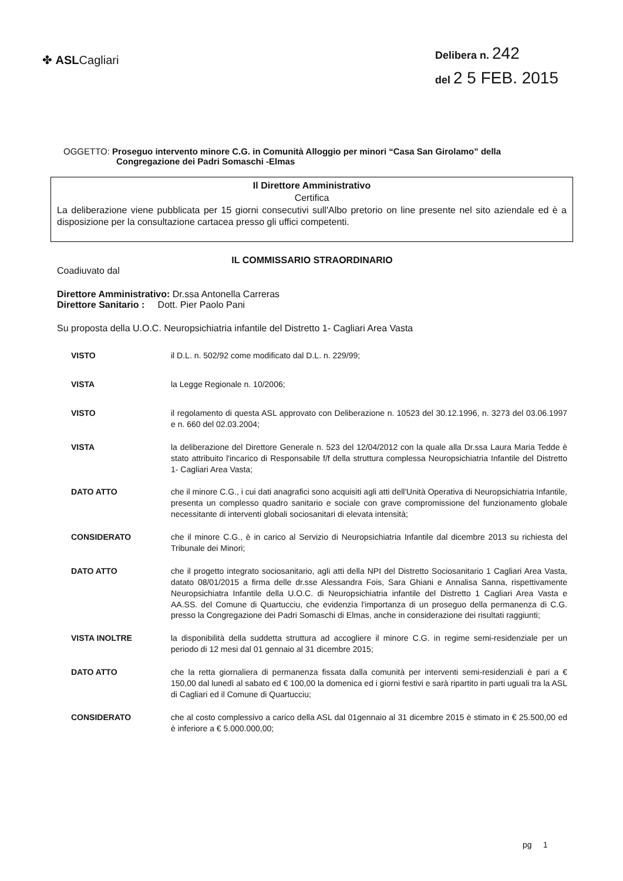✤ ASLCagliari
Delibera n. 242
del 2 5 FEB. 2015
OGGETTO: Proseguo intervento minore C.G. in Comunità Alloggio per minori “Casa San Girolamo” della
Congregazione dei Padri Somaschi -Elmas
Il Direttore Amministrativo
Certifica
La deliberazione viene pubblicata per 15 giorni consecutivi sull'Albo pretorio on line presente nel sito aziendale ed è a disposizione per la consultazione cartacea presso gli uffici competenti.
IL COMMISSARIO STRAORDINARIO
Coadiuvato dal
Direttore Amministrativo: Dr.ssa Antonella Carreras
Direttore Sanitario : Dott. Pier Paolo Pani
Su proposta della U.O.C. Neuropsichiatria infantile del Distretto 1- Cagliari Area Vasta
VISTO il D.L. n. 502/92 come modificato dal D.L. n. 229/99;
VISTA la Legge Regionale n. 10/2006;
VISTO il regolamento di questa ASL approvato con Deliberazione n. 10523 del 30.12.1996, n. 3273 del 03.06.1997 e n. 660 del 02.03.2004;
VISTA la deliberazione del Direttore Generale n. 523 del 12/04/2012 con la quale alla Dr.ssa Laura Maria Tedde è stato attribuito l'incarico di Responsabile f/f della struttura complessa Neuropsichiatria Infantile del Distretto 1- Cagliari Area Vasta;
DATO ATTO che il minore C.G., i cui dati anagrafici sono acquisiti agli atti dell'Unità Operativa di Neuropsichiatria Infantile, presenta un complesso quadro sanitario e sociale con grave compromissione del funzionamento globale necessitante di interventi globali sociosanitari di elevata intensità;
CONSIDERATO che il minore C.G., è in carico al Servizio di Neuropsichiatria Infantile dal dicembre 2013 su richiesta del Tribunale dei Minori;
DATO ATTO che il progetto integrato sociosanitario, agli atti della NPI del Distretto Sociosanitario 1 Cagliari Area Vasta, datato 08/01/2015 a firma delle dr.sse Alessandra Fois, Sara Ghiani e Annalisa Sanna, rispettivamente Neuropsichiatra Infantile della U.O.C. di Neuropsichiatria infantile del Distretto 1 Cagliari Area Vasta e AA.SS. del Comune di Quartucciu, che evidenzia l'importanza di un proseguo della permanenza di C.G. presso la Congregazione dei Padri Somaschi di Elmas, anche in considerazione dei risultati raggiunti;
VISTA INOLTRE la disponibilità della suddetta struttura ad accogliere il minore C.G. in regime semi-residenziale per un periodo di 12 mesi dal 01 gennaio al 31 dicembre 2015;
DATO ATTO che la retta giornaliera di permanenza fissata dalla comunità per interventi semi-residenziali è pari a € 150,00 dal lunedì al sabato ed € 100,00 la domenica ed i giorni festivi e sarà ripartito in parti uguali tra la ASL di Cagliari ed il Comune di Quartucciu;
CONSIDERATO che al costo complessivo a carico della ASL dal 01gennaio al 31 dicembre 2015 è stimato in € 25.500,00 ed è inferiore a € 5.000.000,00;
pg 1